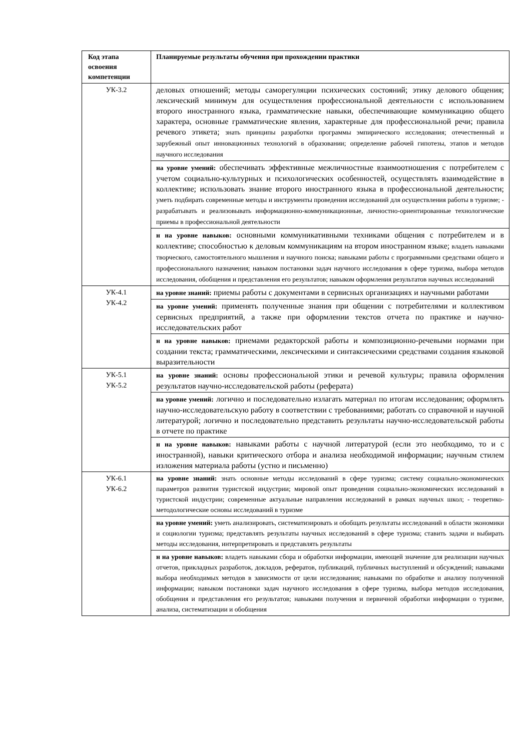| Код этапа освоения компетенции | Планируемые результаты обучения при прохождении практики |
| --- | --- |
| УК-3.2 | деловых отношений; методы саморегуляции психических состояний; этику делового общения; лексический минимум для осуществления профессиональной деятельности с использованием второго иностранного языка, грамматические навыки, обеспечивающие коммуникацию общего характера, основные грамматические явления, характерные для профессиональной речи; правила речевого этикета; знать принципы разработки программы эмпирического исследования; отечественный и зарубежный опыт инновационных технологий в образовании; определение рабочей гипотезы, этапов и методов научного исследования |
| | на уровне умений: обеспечивать эффективные межличностные взаимоотношения с потребителем с учетом социально-культурных и психологических особенностей, осуществлять взаимодействие в коллективе; использовать знание второго иностранного языка в профессиональной деятельности; уметь подбирать современные методы и инструменты проведения исследований для осуществления работы в туризме; - разрабатывать и реализовывать информационно-коммуникационные, личностно-ориентированные технологические приемы в профессиональной деятельности |
| | н на уровне навыков: основными коммуникативными техниками общения с потребителем и в коллективе; способностью к деловым коммуникациям на втором иностранном языке; владеть навыками творческого, самостоятельного мышления и научного поиска; навыками работы с программными средствами общего и профессионального назначения; навыком постановки задач научного исследования в сфере туризма, выбора методов исследования, обобщения и представления его результатов; навыком оформления результатов научных исследований |
| УК-4.1 УК-4.2 | на уровне знаний: приемы работы с документами в сервисных организациях и научными работами |
| | на уровне умений: применять полученные знания при общении с потребителями и коллективом сервисных предприятий, а также при оформлении текстов отчета по практике и научно-исследовательских работ |
| | н на уровне навыков: приемами редакторской работы и композиционно-речевыми нормами при создании текста; грамматическими, лексическими и синтаксическими средствами создания языковой выразительности |
| УК-5.1 УК-5.2 | на уровне знаний: основы профессиональной этики и речевой культуры; правила оформления результатов научно-исследовательской работы (реферата) |
| | на уровне умений: логично и последовательно излагать материал по итогам исследования; оформлять научно-исследовательскую работу в соответствии с требованиями; работать со справочной и научной литературой; логично и последовательно представить результаты научно-исследовательской работы в отчете по практике |
| | н на уровне навыков: навыками работы с научной литературой (если это необходимо, то и с иностранной), навыки критического отбора и анализа необходимой информации; научным стилем изложения материала работы (устно и письменно) |
| УК-6.1 УК-6.2 | на уровне знаний: знать основные методы исследований в сфере туризма; систему социально-экономических параметров развития туристской индустрии; мировой опыт проведения социально-экономических исследований в туристской индустрии; современные актуальные направления исследований в рамках научных школ; - теоретико-методологические основы исследований в туризме |
| | на уровне умений: уметь анализировать, систематизировать и обобщать результаты исследований в области экономики и социологии туризма; представлять результаты научных исследований в сфере туризма; ставить задачи и выбирать методы исследования, интерпретировать и представлять результаты |
| | н на уровне навыков: владеть навыками сбора и обработки информации, имеющей значение для реализации научных отчетов, прикладных разработок, докладов, рефератов, публикаций, публичных выступлений и обсуждений; навыками выбора необходимых методов в зависимости от цели исследования; навыками по обработке и анализу полученной информации; навыком постановки задач научного исследования в сфере туризма, выбора методов исследования, обобщения и представления его результатов; навыками получения и первичной обработки информации о туризме, анализа, систематизации и обобщения |